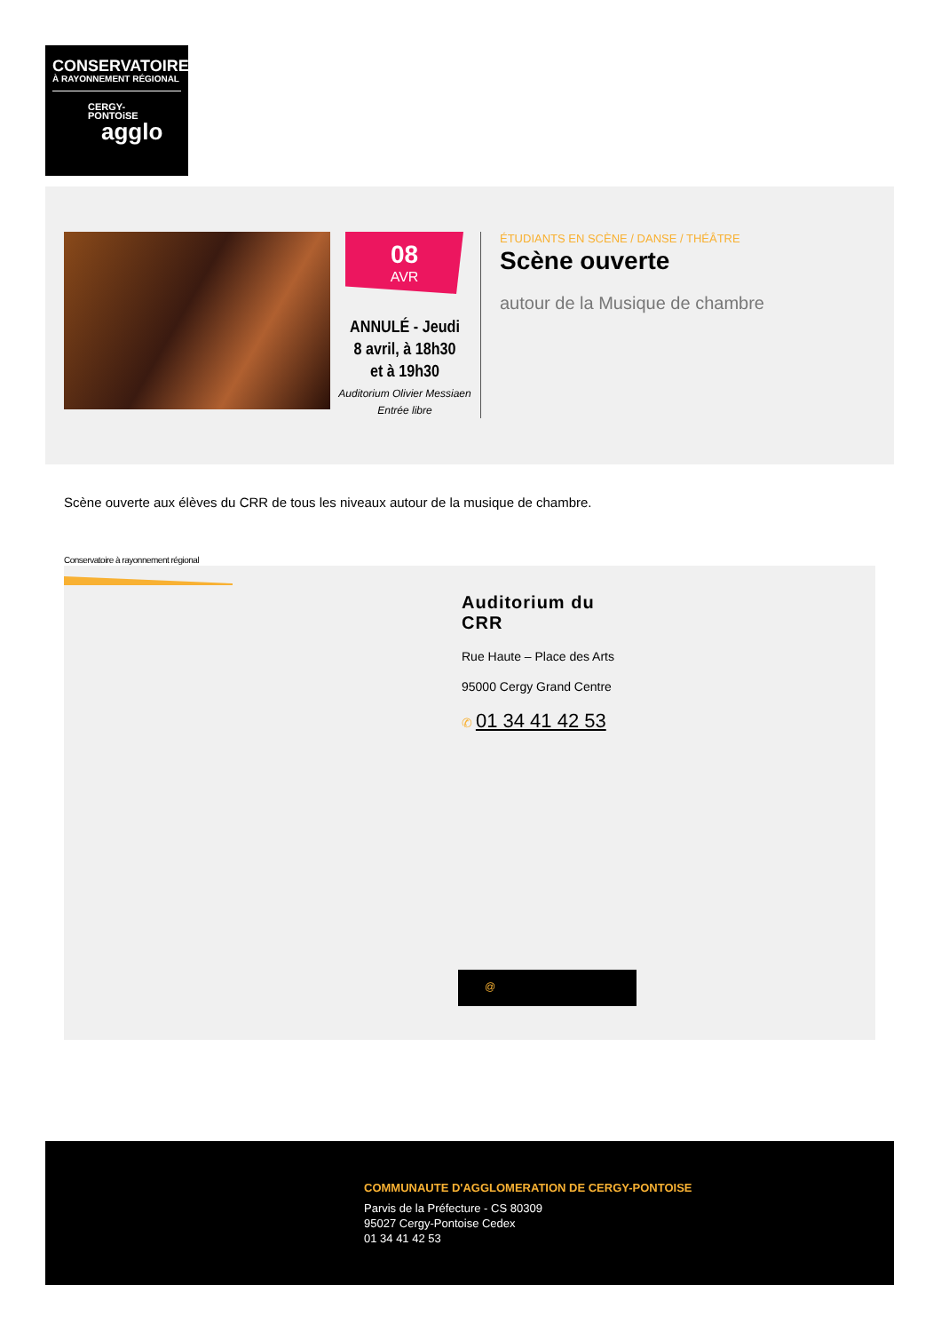CONSERVATOIRE
À RAYONNEMENT RÉGIONAL
CERGY-
PONTOiSE
agglo
08
AVR
ANNULÉ - Jeudi 8 avril, à 18h30 et à 19h30
Auditorium Olivier Messiaen
Entrée libre
ÉTUDIANTS EN SCÈNE / DANSE / THÉÂTRE
Scène ouverte
autour de la Musique de chambre
Scène ouverte aux élèves du CRR de tous les niveaux autour de la musique de chambre.
Conservatoire à rayonnement régional
Auditorium du
CRR
Rue Haute – Place des Arts
95000 Cergy Grand Centre
✆ 01 34 41 42 53
@
COMMUNAUTE D'AGGLOMERATION DE CERGY-PONTOISE
Parvis de la Préfecture - CS 80309
95027 Cergy-Pontoise Cedex
01 34 41 42 53